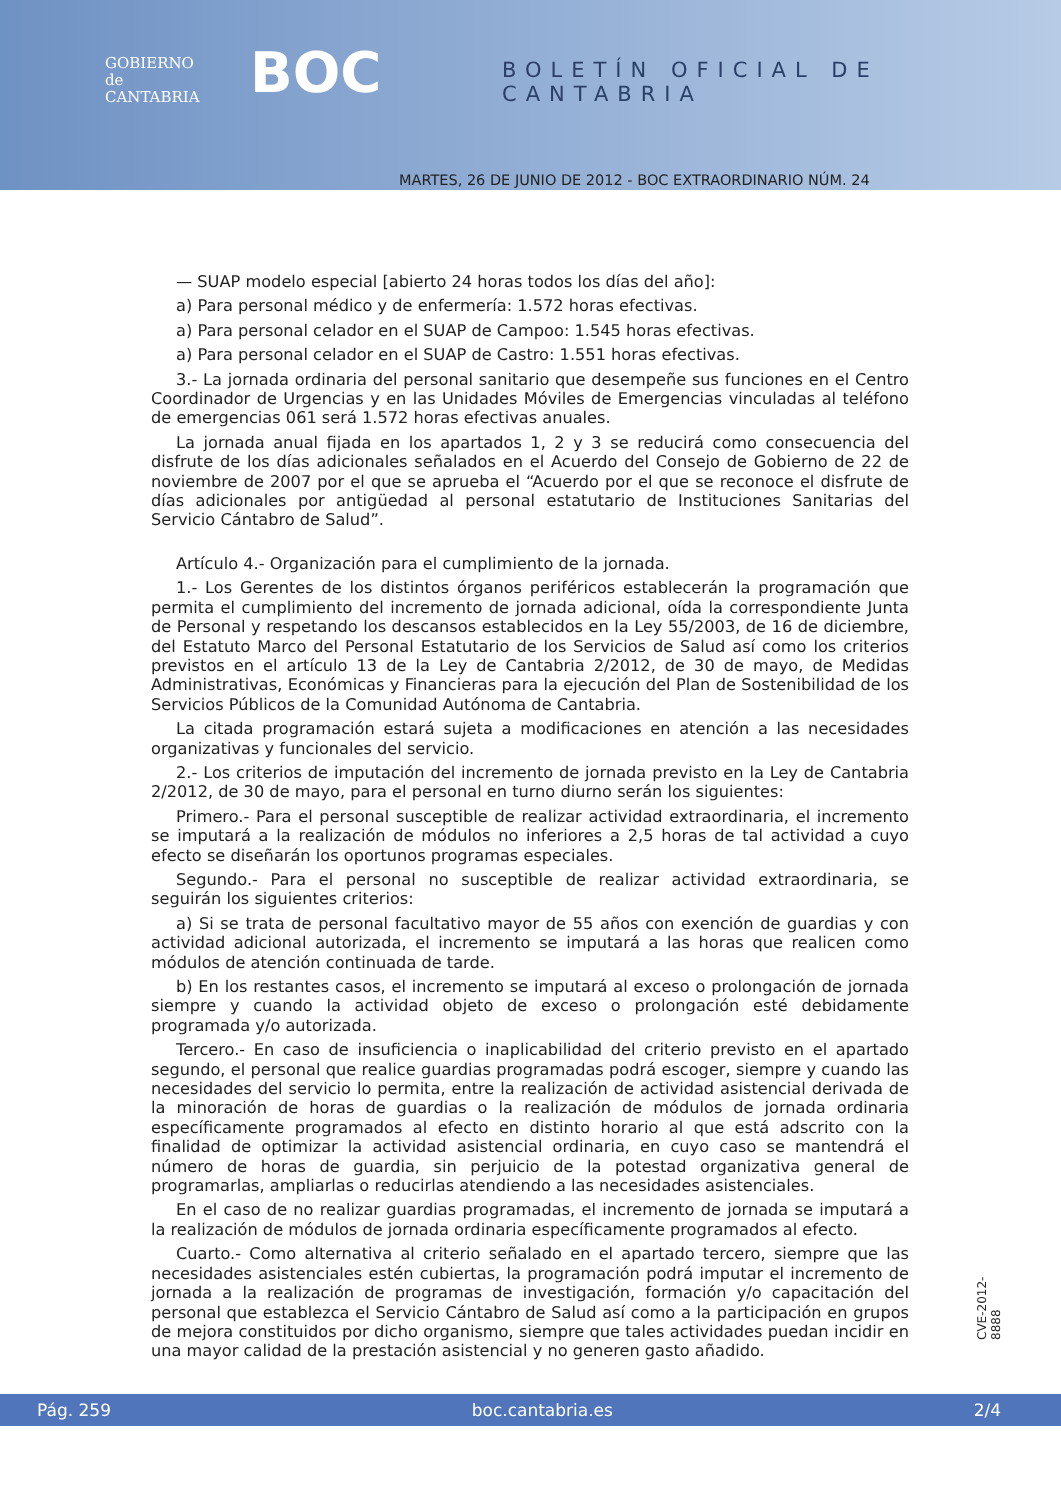GOBIERNO
de
CANTABRIA
BOC BOLETÍN OFICIAL DE CANTABRIA
MARTES, 26 DE JUNIO DE 2012 - BOC EXTRAORDINARIO NÚM. 24
— SUAP modelo especial [abierto 24 horas todos los días del año]:
a) Para personal médico y de enfermería: 1.572 horas efectivas.
a) Para personal celador en el SUAP de Campoo: 1.545 horas efectivas.
a) Para personal celador en el SUAP de Castro: 1.551 horas efectivas.
3.- La jornada ordinaria del personal sanitario que desempeñe sus funciones en el Centro Coordinador de Urgencias y en las Unidades Móviles de Emergencias vinculadas al teléfono de emergencias 061 será 1.572 horas efectivas anuales.
La jornada anual fijada en los apartados 1, 2 y 3 se reducirá como consecuencia del disfrute de los días adicionales señalados en el Acuerdo del Consejo de Gobierno de 22 de noviembre de 2007 por el que se aprueba el “Acuerdo por el que se reconoce el disfrute de días adicionales por antigüedad al personal estatutario de Instituciones Sanitarias del Servicio Cántabro de Salud”.
Artículo 4.- Organización para el cumplimiento de la jornada.
1.- Los Gerentes de los distintos órganos periféricos establecerán la programación que permita el cumplimiento del incremento de jornada adicional, oída la correspondiente Junta de Personal y respetando los descansos establecidos en la Ley 55/2003, de 16 de diciembre, del Estatuto Marco del Personal Estatutario de los Servicios de Salud así como los criterios previstos en el artículo 13 de la Ley de Cantabria 2/2012, de 30 de mayo, de Medidas Administrativas, Económicas y Financieras para la ejecución del Plan de Sostenibilidad de los Servicios Públicos de la Comunidad Autónoma de Cantabria.
La citada programación estará sujeta a modificaciones en atención a las necesidades organizativas y funcionales del servicio.
2.- Los criterios de imputación del incremento de jornada previsto en la Ley de Cantabria 2/2012, de 30 de mayo, para el personal en turno diurno serán los siguientes:
Primero.- Para el personal susceptible de realizar actividad extraordinaria, el incremento se imputará a la realización de módulos no inferiores a 2,5 horas de tal actividad a cuyo efecto se diseñarán los oportunos programas especiales.
Segundo.- Para el personal no susceptible de realizar actividad extraordinaria, se seguirán los siguientes criterios:
a) Si se trata de personal facultativo mayor de 55 años con exención de guardias y con actividad adicional autorizada, el incremento se imputará a las horas que realicen como módulos de atención continuada de tarde.
b) En los restantes casos, el incremento se imputará al exceso o prolongación de jornada siempre y cuando la actividad objeto de exceso o prolongación esté debidamente programada y/o autorizada.
Tercero.- En caso de insuficiencia o inaplicabilidad del criterio previsto en el apartado segundo, el personal que realice guardias programadas podrá escoger, siempre y cuando las necesidades del servicio lo permita, entre la realización de actividad asistencial derivada de la minoración de horas de guardias o la realización de módulos de jornada ordinaria específicamente programados al efecto en distinto horario al que está adscrito con la finalidad de optimizar la actividad asistencial ordinaria, en cuyo caso se mantendrá el número de horas de guardia, sin perjuicio de la potestad organizativa general de programarlas, ampliarlas o reducirlas atendiendo a las necesidades asistenciales.
En el caso de no realizar guardias programadas, el incremento de jornada se imputará a la realización de módulos de jornada ordinaria específicamente programados al efecto.
Cuarto.- Como alternativa al criterio señalado en el apartado tercero, siempre que las necesidades asistenciales estén cubiertas, la programación podrá imputar el incremento de jornada a la realización de programas de investigación, formación y/o capacitación del personal que establezca el Servicio Cántabro de Salud así como a la participación en grupos de mejora constituidos por dicho organismo, siempre que tales actividades puedan incidir en una mayor calidad de la prestación asistencial y no generen gasto añadido.
CVE-2012-8888
Pág. 259 boc.cantabria.es 2/4